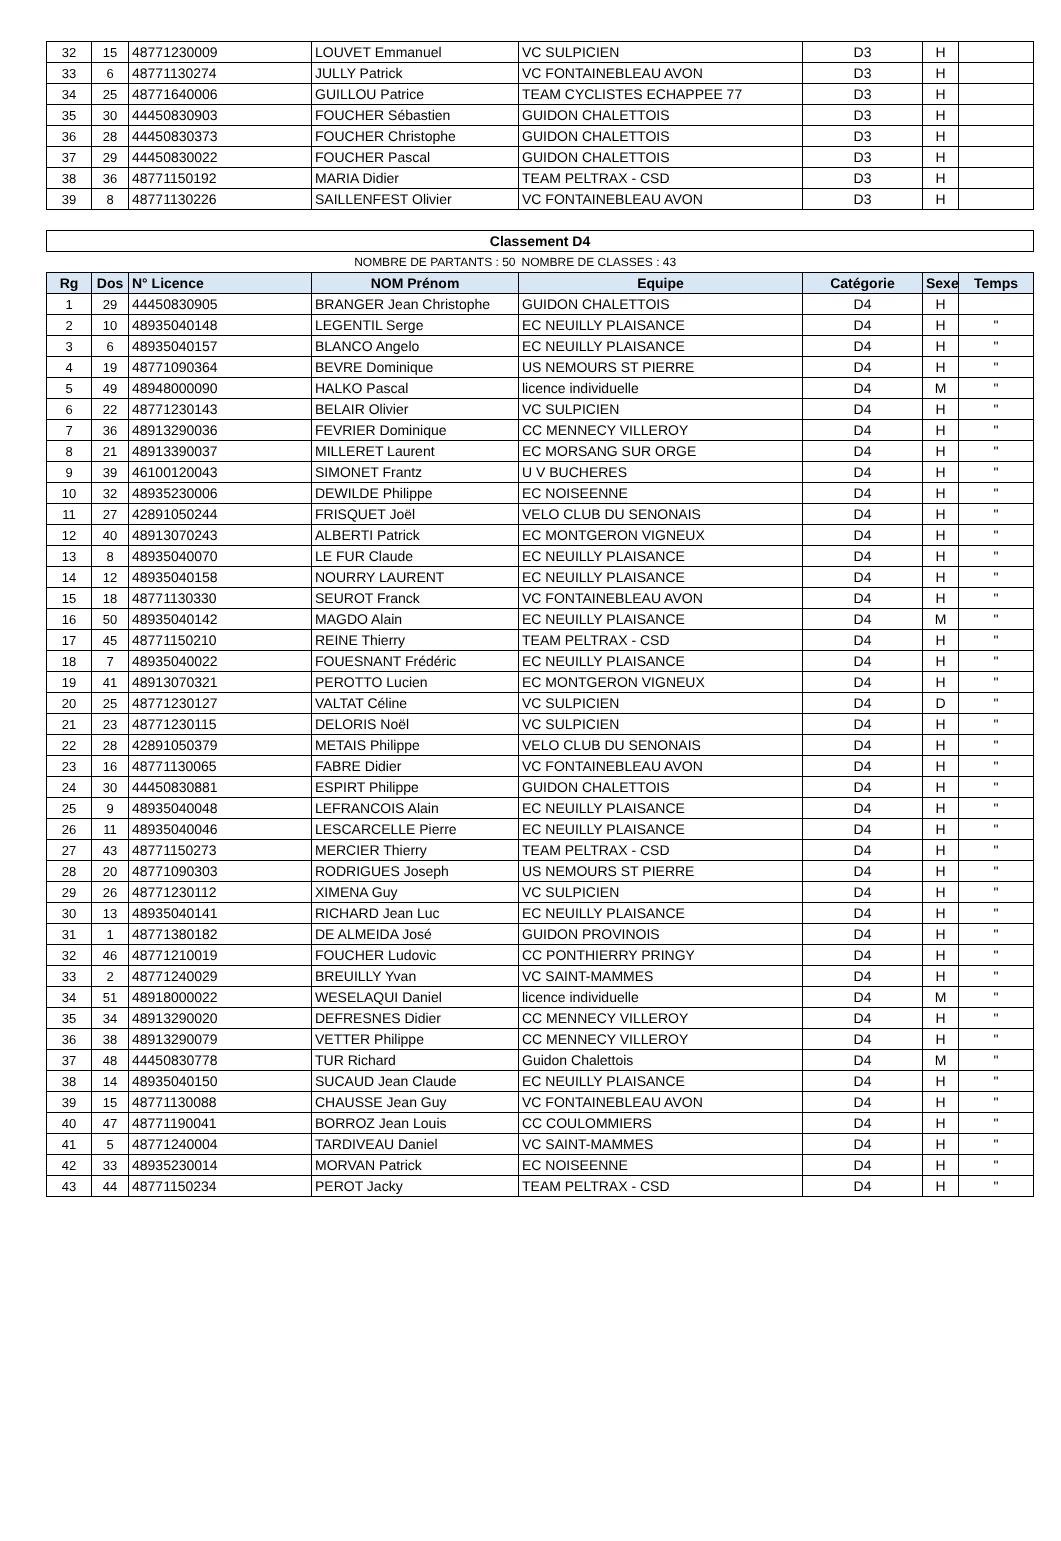| 32 | 15 | 48771230009 | LOUVET Emmanuel | VC SULPICIEN | D3 | H | |
| 33 | 6 | 48771130274 | JULLY Patrick | VC FONTAINEBLEAU AVON | D3 | H | |
| 34 | 25 | 48771640006 | GUILLOU Patrice | TEAM CYCLISTES ECHAPPEE 77 | D3 | H | |
| 35 | 30 | 44450830903 | FOUCHER Sébastien | GUIDON CHALETTOIS | D3 | H | |
| 36 | 28 | 44450830373 | FOUCHER Christophe | GUIDON CHALETTOIS | D3 | H | |
| 37 | 29 | 44450830022 | FOUCHER Pascal | GUIDON CHALETTOIS | D3 | H | |
| 38 | 36 | 48771150192 | MARIA Didier | TEAM PELTRAX - CSD | D3 | H | |
| 39 | 8 | 48771130226 | SAILLENFEST Olivier | VC FONTAINEBLEAU AVON | D3 | H | |
| Classement D4 | | | | | | | |
| NOMBRE DE PARTANTS : 50 | | | | NOMBRE DE CLASSES : 43 | | | |
| Rg | Dos | N° Licence | NOM Prénom | Equipe | Catégorie | Sexe | Temps |
| 1 | 29 | 44450830905 | BRANGER Jean Christophe | GUIDON CHALETTOIS | D4 | H | |
| 2 | 10 | 48935040148 | LEGENTIL Serge | EC NEUILLY PLAISANCE | D4 | H | " |
| 3 | 6 | 48935040157 | BLANCO Angelo | EC NEUILLY PLAISANCE | D4 | H | " |
| 4 | 19 | 48771090364 | BEVRE Dominique | US NEMOURS ST PIERRE | D4 | H | " |
| 5 | 49 | 48948000090 | HALKO Pascal | licence individuelle | D4 | M | " |
| 6 | 22 | 48771230143 | BELAIR Olivier | VC SULPICIEN | D4 | H | " |
| 7 | 36 | 48913290036 | FEVRIER Dominique | CC MENNECY VILLEROY | D4 | H | " |
| 8 | 21 | 48913390037 | MILLERET Laurent | EC MORSANG SUR ORGE | D4 | H | " |
| 9 | 39 | 46100120043 | SIMONET Frantz | U V BUCHERES | D4 | H | " |
| 10 | 32 | 48935230006 | DEWILDE Philippe | EC NOISEENNE | D4 | H | " |
| 11 | 27 | 42891050244 | FRISQUET Joël | VELO CLUB DU SENONAIS | D4 | H | " |
| 12 | 40 | 48913070243 | ALBERTI Patrick | EC MONTGERON VIGNEUX | D4 | H | " |
| 13 | 8 | 48935040070 | LE FUR Claude | EC NEUILLY PLAISANCE | D4 | H | " |
| 14 | 12 | 48935040158 | NOURRY LAURENT | EC NEUILLY PLAISANCE | D4 | H | " |
| 15 | 18 | 48771130330 | SEUROT Franck | VC FONTAINEBLEAU AVON | D4 | H | " |
| 16 | 50 | 48935040142 | MAGDO Alain | EC NEUILLY PLAISANCE | D4 | M | " |
| 17 | 45 | 48771150210 | REINE Thierry | TEAM PELTRAX - CSD | D4 | H | " |
| 18 | 7 | 48935040022 | FOUESNANT Frédéric | EC NEUILLY PLAISANCE | D4 | H | " |
| 19 | 41 | 48913070321 | PEROTTO Lucien | EC MONTGERON VIGNEUX | D4 | H | " |
| 20 | 25 | 48771230127 | VALTAT Céline | VC SULPICIEN | D4 | D | " |
| 21 | 23 | 48771230115 | DELORIS Noël | VC SULPICIEN | D4 | H | " |
| 22 | 28 | 42891050379 | METAIS Philippe | VELO CLUB DU SENONAIS | D4 | H | " |
| 23 | 16 | 48771130065 | FABRE Didier | VC FONTAINEBLEAU AVON | D4 | H | " |
| 24 | 30 | 44450830881 | ESPIRT Philippe | GUIDON CHALETTOIS | D4 | H | " |
| 25 | 9 | 48935040048 | LEFRANCOIS Alain | EC NEUILLY PLAISANCE | D4 | H | " |
| 26 | 11 | 48935040046 | LESCARCELLE Pierre | EC NEUILLY PLAISANCE | D4 | H | " |
| 27 | 43 | 48771150273 | MERCIER Thierry | TEAM PELTRAX - CSD | D4 | H | " |
| 28 | 20 | 48771090303 | RODRIGUES Joseph | US NEMOURS ST PIERRE | D4 | H | " |
| 29 | 26 | 48771230112 | XIMENA Guy | VC SULPICIEN | D4 | H | " |
| 30 | 13 | 48935040141 | RICHARD Jean Luc | EC NEUILLY PLAISANCE | D4 | H | " |
| 31 | 1 | 48771380182 | DE ALMEIDA José | GUIDON PROVINOIS | D4 | H | " |
| 32 | 46 | 48771210019 | FOUCHER Ludovic | CC PONTHIERRY PRINGY | D4 | H | " |
| 33 | 2 | 48771240029 | BREUILLY Yvan | VC SAINT-MAMMES | D4 | H | " |
| 34 | 51 | 48918000022 | WESELAQUI Daniel | licence individuelle | D4 | M | " |
| 35 | 34 | 48913290020 | DEFRESNES Didier | CC MENNECY VILLEROY | D4 | H | " |
| 36 | 38 | 48913290079 | VETTER Philippe | CC MENNECY VILLEROY | D4 | H | " |
| 37 | 48 | 44450830778 | TUR Richard | Guidon Chalettois | D4 | M | " |
| 38 | 14 | 48935040150 | SUCAUD Jean Claude | EC NEUILLY PLAISANCE | D4 | H | " |
| 39 | 15 | 48771130088 | CHAUSSE Jean Guy | VC FONTAINEBLEAU AVON | D4 | H | " |
| 40 | 47 | 48771190041 | BORROZ Jean Louis | CC COULOMMIERS | D4 | H | " |
| 41 | 5 | 48771240004 | TARDIVEAU Daniel | VC SAINT-MAMMES | D4 | H | " |
| 42 | 33 | 48935230014 | MORVAN Patrick | EC NOISEENNE | D4 | H | " |
| 43 | 44 | 48771150234 | PEROT Jacky | TEAM PELTRAX - CSD | D4 | H | " |